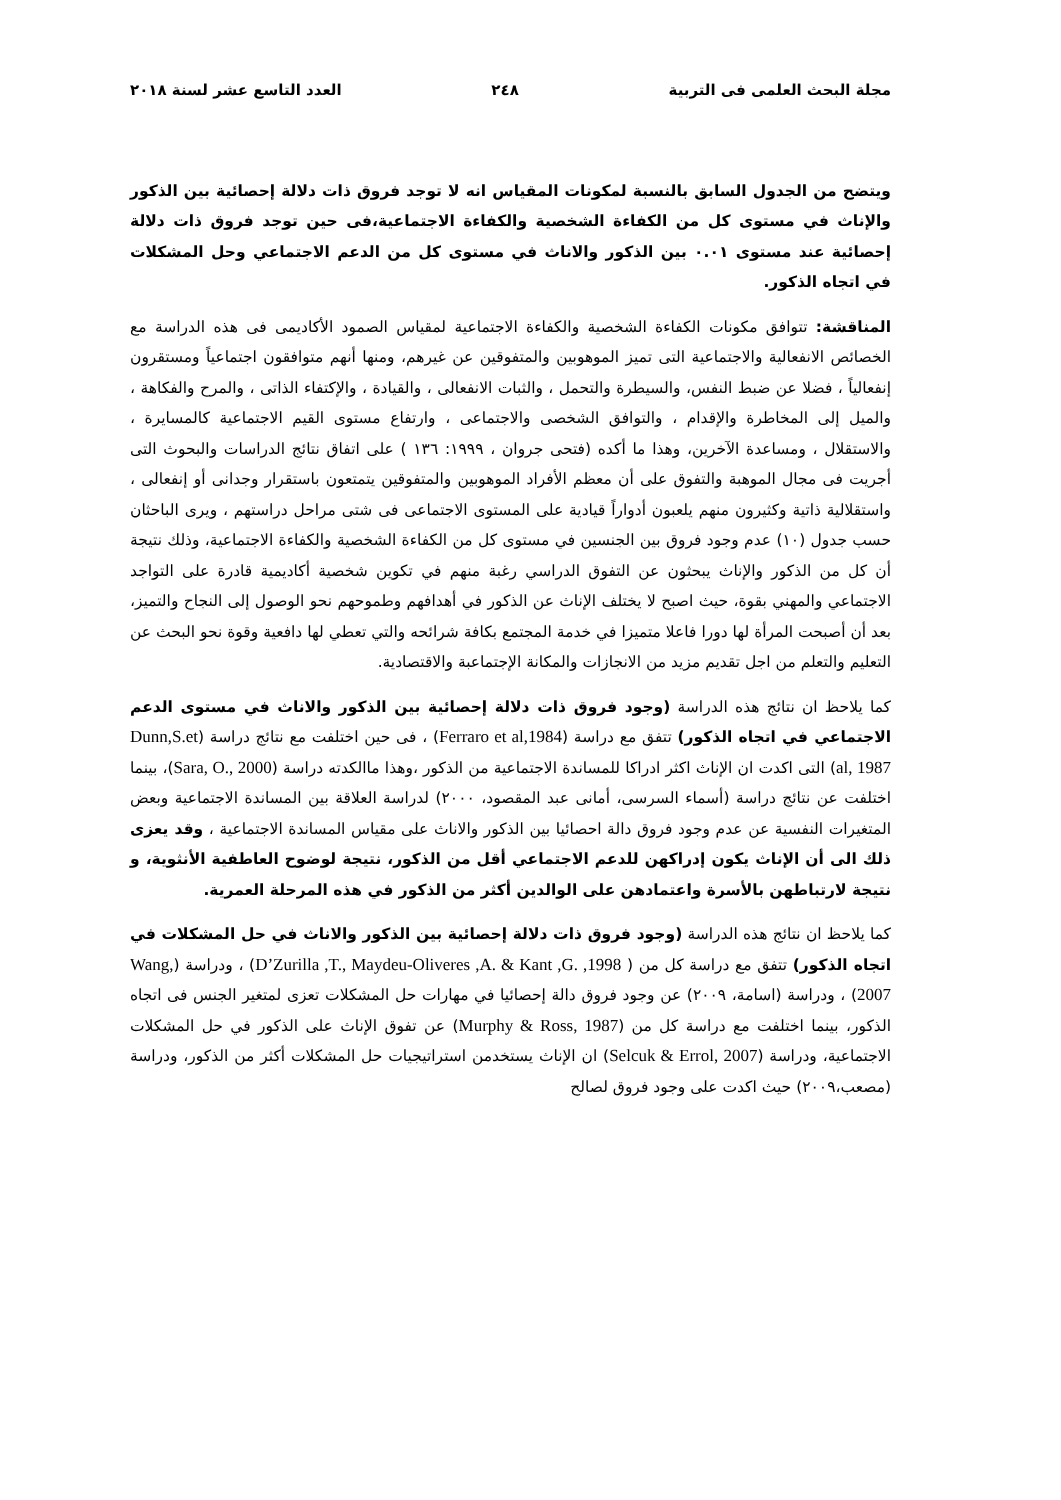مجلة البحث العلمى فى التربية ٢٤٨ العدد التاسع عشر لسنة ٢٠١٨
ويتضح من الجدول السابق بالنسبة لمكونات المقياس انه لا توجد فروق ذات دلالة إحصائية بين الذكور والإناث في مستوى كل من الكفاءة الشخصية والكفاءة الاجتماعية،فى حين توجد فروق ذات دلالة إحصائية عند مستوى ٠.٠١ بين الذكور والاناث في مستوى كل من الدعم الاجتماعي وحل المشكلات في اتجاه الذكور.
المناقشة: تتوافق مكونات الكفاءة الشخصية والكفاءة الاجتماعية لمقياس الصمود الأكاديمى فى هذه الدراسة مع الخصائص الانفعالية والاجتماعية التى تميز الموهوبين والمتفوقين عن غيرهم، ومنها أنهم متوافقون اجتماعياً ومستقرون إنفعالياً ، فضلا عن ضبط النفس، والسيطرة والتحمل ، والثبات الانفعالى ، والقيادة ، والإكتفاء الذاتى ، والمرح والفكاهة ، والميل إلى المخاطرة والإقدام ، والتوافق الشخصى والاجتماعى ، وارتفاع مستوى القيم الاجتماعية كالمسايرة ، والاستقلال ، ومساعدة الآخرين، وهذا ما أكده (فتحى جروان ، ١٩٩٩: ١٣٦ ) على اتفاق نتائج الدراسات والبحوث التى أجريت فى مجال الموهبة والتفوق على أن معظم الأفراد الموهوبين والمتفوقين يتمتعون باستقرار وجدانى أو إنفعالى ، واستقلالية ذاتية وكثيرون منهم يلعبون أدواراً قيادية على المستوى الاجتماعى فى شتى مراحل دراستهم ، ويرى الباحثان حسب جدول (١٠) عدم وجود فروق بين الجنسين في مستوى كل من الكفاءة الشخصية والكفاءة الاجتماعية، وذلك نتيجة أن كل من الذكور والإناث يبحثون عن التفوق الدراسي رغبة منهم في تكوين شخصية أكاديمية قادرة على التواجد الاجتماعي والمهني بقوة، حيث اصبح لا يختلف الإناث عن الذكور في أهدافهم وطموحهم نحو الوصول إلى النجاح والتميز، بعد أن أصبحت المرأة لها دورا فاعلا متميزا في خدمة المجتمع بكافة شرائحه والتي تعطي لها دافعية وقوة نحو البحث عن التعليم والتعلم من اجل تقديم مزيد من الانجازات والمكانة الإجتماعبة والاقتصادية.
كما يلاحظ ان نتائج هذه الدراسة (وجود فروق ذات دلالة إحصائية بين الذكور والاناث في مستوى الدعم الاجتماعي في اتجاه الذكور) تتفق مع دراسة (Ferraro et al,1984) ، فى حين اختلفت مع نتائج دراسة (Dunn,S.et al, 1987) التى اكدت ان الإناث اكثر ادراكا للمساندة الاجتماعية من الذكور ،وهذا ماالكدته دراسة (Sara, O., 2000)، بينما اختلفت عن نتائج دراسة (أسماء السرسى، أمانى عبد المقصود، ٢٠٠٠) لدراسة العلاقة بين المساندة الاجتماعية وبعض المتغيرات النفسية عن عدم وجود فروق دالة احصائيا بين الذكور والاناث على مقياس المساندة الاجتماعية ، وقد يعزى ذلك الى أن الإناث يكون إدراكهن للدعم الاجتماعي أقل من الذكور، نتيجة لوضوح العاطفية الأنثوية، و نتيجة لارتباطهن بالأسرة واعتمادهن على الوالدين أكثر من الذكور في هذه المرحلة العمرية.
كما يلاحظ ان نتائج هذه الدراسة (وجود فروق ذات دلالة إحصائية بين الذكور والاناث في حل المشكلات في اتجاه الذكور) تتفق مع دراسة كل من ( D’Zurilla ,T., Maydeu-Oliveres ,A. & Kant ,G. ,1998) ، ودراسة (Wang, 2007) ، ودراسة (اسامة، ٢٠٠٩) عن وجود فروق دالة إحصائيا في مهارات حل المشكلات تعزى لمتغير الجنس فى اتجاه الذكور، بينما اختلفت مع دراسة كل من (Murphy & Ross, 1987) عن تفوق الإناث على الذكور في حل المشكلات الاجتماعية، ودراسة (Selcuk & Errol, 2007) ان الإناث يستخدمن استراتيجيات حل المشكلات أكثر من الذكور، ودراسة (مصعب،٢٠٠٩) حيث اكدت على وجود فروق لصالح